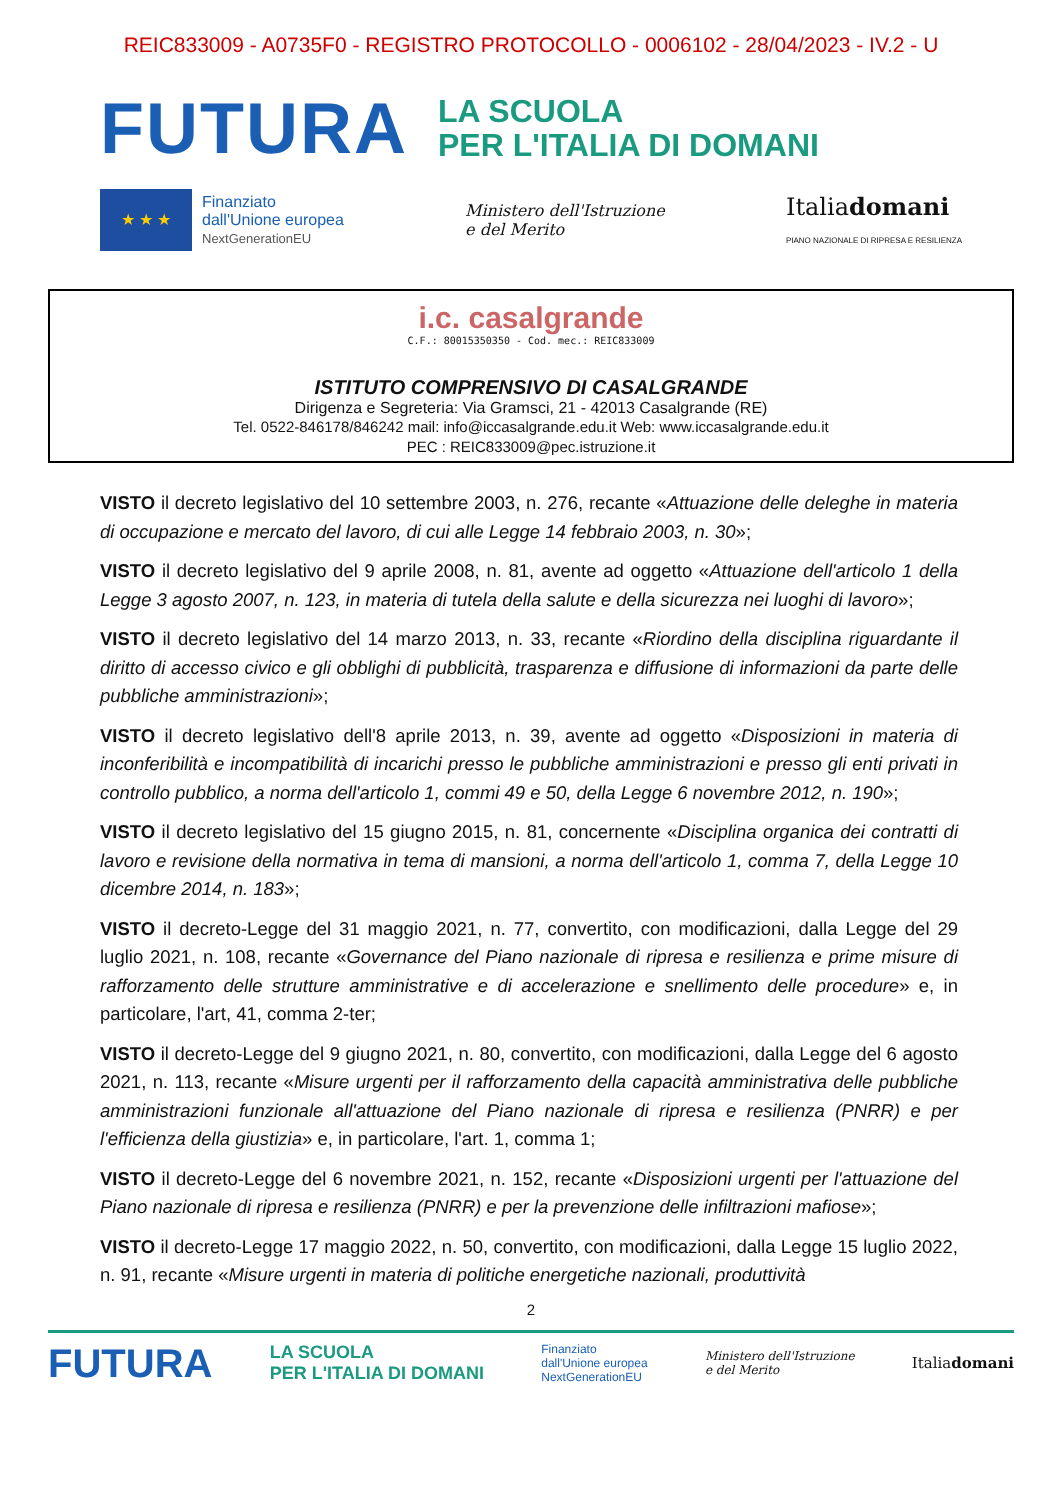REIC833009 - A0735F0 - REGISTRO PROTOCOLLO - 0006102 - 28/04/2023 - IV.2 - U
FUTURA
LA SCUOLA
PER L'ITALIA DI DOMANI
★ ★ ★
Finanziato
dall'Unione europea
NextGenerationEU
Ministero dell'Istruzione
e del Merito
Italiadomani
PIANO NAZIONALE DI RIPRESA E RESILIENZA
i.c. casalgrande
C.F.: 80015350350 - Cod. mec.: REIC833009
ISTITUTO COMPRENSIVO DI CASALGRANDE
Dirigenza e Segreteria: Via Gramsci, 21 - 42013 Casalgrande (RE)
Tel. 0522-846178/846242 mail: info@iccasalgrande.edu.it Web: www.iccasalgrande.edu.it
PEC : REIC833009@pec.istruzione.it
VISTO il decreto legislativo del 10 settembre 2003, n. 276, recante «Attuazione delle deleghe in materia di occupazione e mercato del lavoro, di cui alle Legge 14 febbraio 2003, n. 30»;
VISTO il decreto legislativo del 9 aprile 2008, n. 81, avente ad oggetto «Attuazione dell'articolo 1 della Legge 3 agosto 2007, n. 123, in materia di tutela della salute e della sicurezza nei luoghi di lavoro»;
VISTO il decreto legislativo del 14 marzo 2013, n. 33, recante «Riordino della disciplina riguardante il diritto di accesso civico e gli obblighi di pubblicità, trasparenza e diffusione di informazioni da parte delle pubbliche amministrazioni»;
VISTO il decreto legislativo dell'8 aprile 2013, n. 39, avente ad oggetto «Disposizioni in materia di inconferibilità e incompatibilità di incarichi presso le pubbliche amministrazioni e presso gli enti privati in controllo pubblico, a norma dell'articolo 1, commi 49 e 50, della Legge 6 novembre 2012, n. 190»;
VISTO il decreto legislativo del 15 giugno 2015, n. 81, concernente «Disciplina organica dei contratti di lavoro e revisione della normativa in tema di mansioni, a norma dell'articolo 1, comma 7, della Legge 10 dicembre 2014, n. 183»;
VISTO il decreto-Legge del 31 maggio 2021, n. 77, convertito, con modificazioni, dalla Legge del 29 luglio 2021, n. 108, recante «Governance del Piano nazionale di ripresa e resilienza e prime misure di rafforzamento delle strutture amministrative e di accelerazione e snellimento delle procedure» e, in particolare, l'art, 41, comma 2-ter;
VISTO il decreto-Legge del 9 giugno 2021, n. 80, convertito, con modificazioni, dalla Legge del 6 agosto 2021, n. 113, recante «Misure urgenti per il rafforzamento della capacità amministrativa delle pubbliche amministrazioni funzionale all'attuazione del Piano nazionale di ripresa e resilienza (PNRR) e per l'efficienza della giustizia» e, in particolare, l'art. 1, comma 1;
VISTO il decreto-Legge del 6 novembre 2021, n. 152, recante «Disposizioni urgenti per l'attuazione del Piano nazionale di ripresa e resilienza (PNRR) e per la prevenzione delle infiltrazioni mafiose»;
VISTO il decreto-Legge 17 maggio 2022, n. 50, convertito, con modificazioni, dalla Legge 15 luglio 2022, n. 91, recante «Misure urgenti in materia di politiche energetiche nazionali, produttività
2
FUTURA LA SCUOLA
PER L'ITALIA DI DOMANI Finanziato
dall'Unione europea
NextGenerationEU Ministero dell'Istruzione
e del Merito Italiadomani